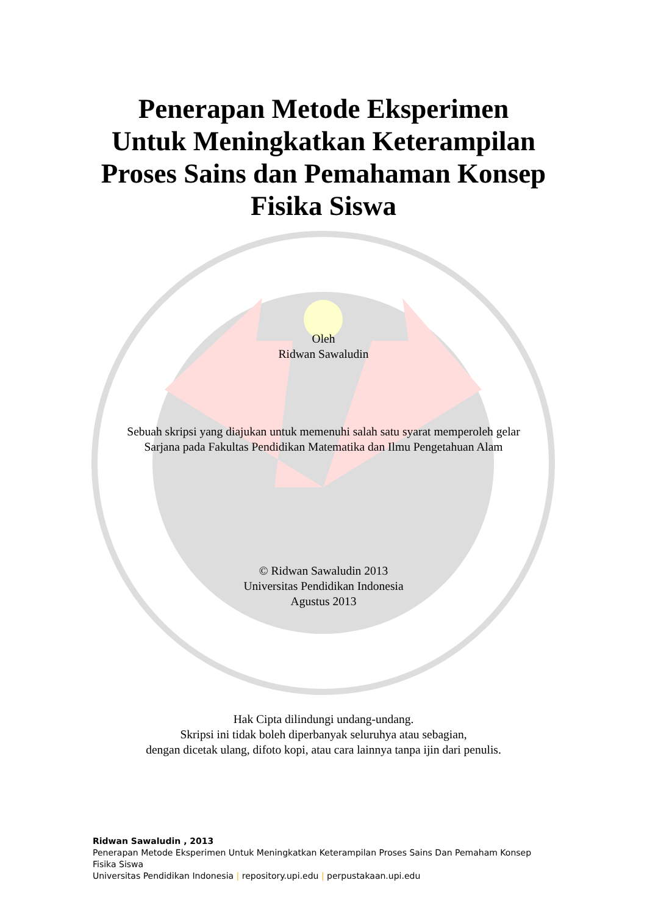Penerapan Metode Eksperimen
Untuk Meningkatkan Keterampilan
Proses Sains dan Pemahaman Konsep
Fisika Siswa
Oleh
Ridwan Sawaludin
Sebuah skripsi yang diajukan untuk memenuhi salah satu syarat memperoleh gelar
Sarjana pada Fakultas Pendidikan Matematika dan Ilmu Pengetahuan Alam
© Ridwan Sawaludin 2013
Universitas Pendidikan Indonesia
Agustus 2013
Hak Cipta dilindungi undang-undang.
Skripsi ini tidak boleh diperbanyak seluruhya atau sebagian,
dengan dicetak ulang, difoto kopi, atau cara lainnya tanpa ijin dari penulis.
Ridwan Sawaludin , 2013
Penerapan Metode Eksperimen Untuk Meningkatkan Keterampilan Proses Sains Dan Pemaham Konsep
Fisika Siswa
Universitas Pendidikan Indonesia | repository.upi.edu | perpustakaan.upi.edu